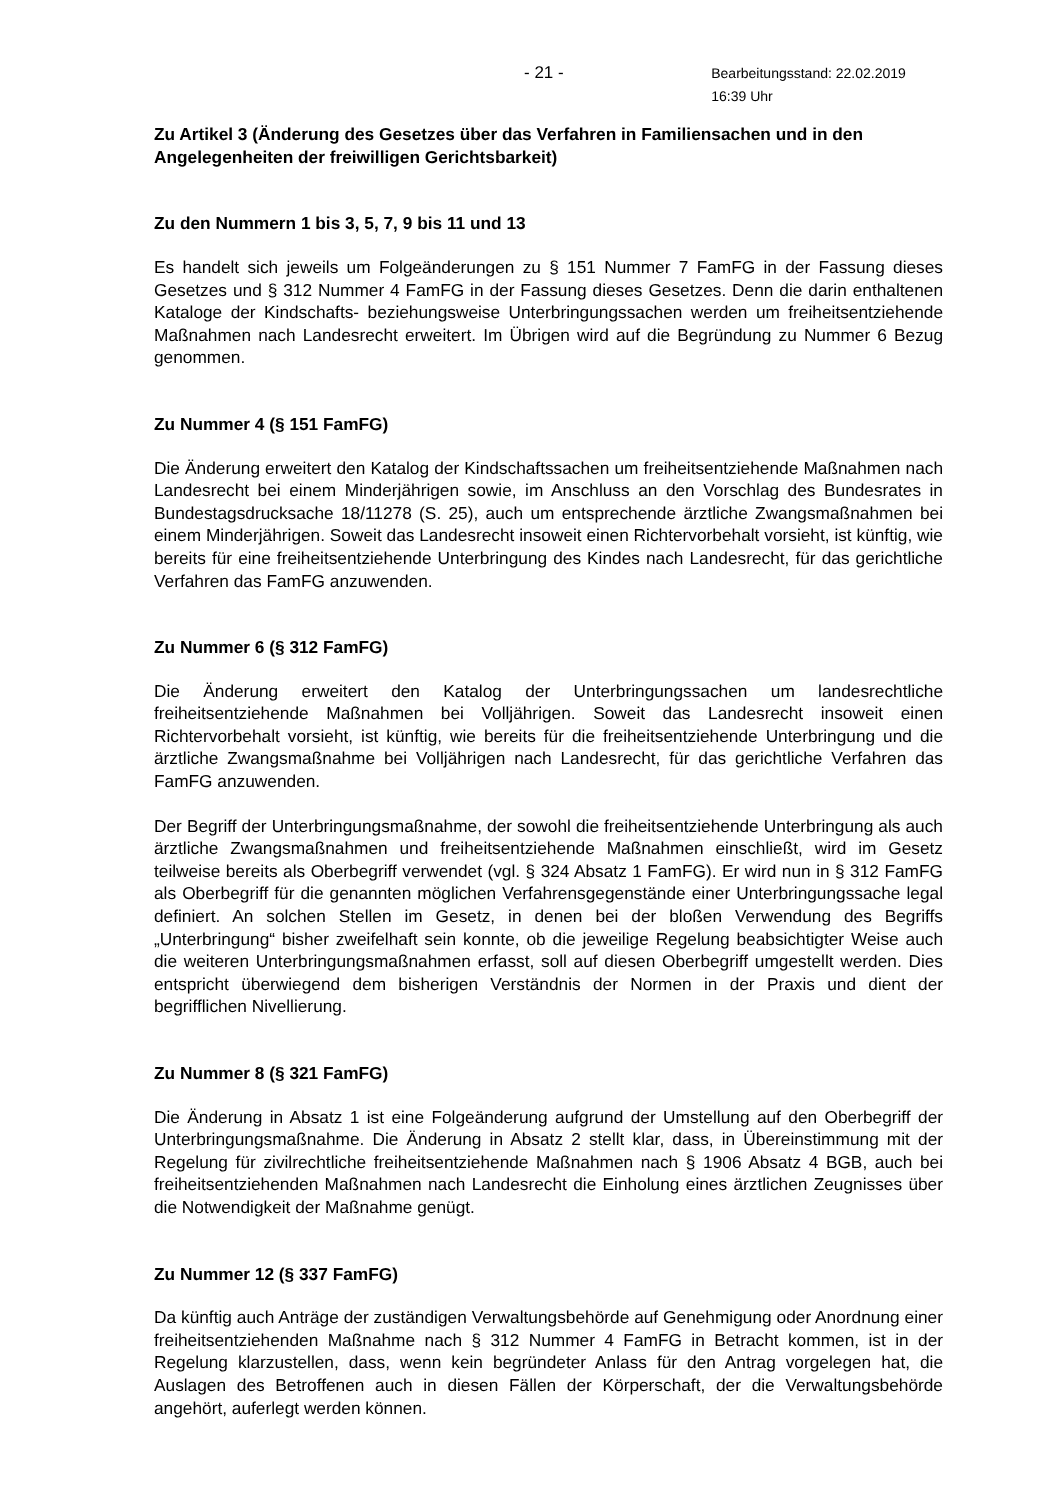- 21 - Bearbeitungsstand: 22.02.2019 16:39 Uhr
Zu Artikel 3 (Änderung des Gesetzes über das Verfahren in Familiensachen und in den Angelegenheiten der freiwilligen Gerichtsbarkeit)
Zu den Nummern 1 bis 3, 5, 7, 9 bis 11 und 13
Es handelt sich jeweils um Folgeänderungen zu § 151 Nummer 7 FamFG in der Fassung dieses Gesetzes und § 312 Nummer 4 FamFG in der Fassung dieses Gesetzes. Denn die darin enthaltenen Kataloge der Kindschafts- beziehungsweise Unterbringungssachen werden um freiheitsentziehende Maßnahmen nach Landesrecht erweitert. Im Übrigen wird auf die Begründung zu Nummer 6 Bezug genommen.
Zu Nummer 4 (§ 151 FamFG)
Die Änderung erweitert den Katalog der Kindschaftssachen um freiheitsentziehende Maßnahmen nach Landesrecht bei einem Minderjährigen sowie, im Anschluss an den Vorschlag des Bundesrates in Bundestagsdrucksache 18/11278 (S. 25), auch um entsprechende ärztliche Zwangsmaßnahmen bei einem Minderjährigen. Soweit das Landesrecht insoweit einen Richtervorbehalt vorsieht, ist künftig, wie bereits für eine freiheitsentziehende Unterbringung des Kindes nach Landesrecht, für das gerichtliche Verfahren das FamFG anzuwenden.
Zu Nummer 6 (§ 312 FamFG)
Die Änderung erweitert den Katalog der Unterbringungssachen um landesrechtliche freiheitsentziehende Maßnahmen bei Volljährigen. Soweit das Landesrecht insoweit einen Richtervorbehalt vorsieht, ist künftig, wie bereits für die freiheitsentziehende Unterbringung und die ärztliche Zwangsmaßnahme bei Volljährigen nach Landesrecht, für das gerichtliche Verfahren das FamFG anzuwenden.
Der Begriff der Unterbringungsmaßnahme, der sowohl die freiheitsentziehende Unterbringung als auch ärztliche Zwangsmaßnahmen und freiheitsentziehende Maßnahmen einschließt, wird im Gesetz teilweise bereits als Oberbegriff verwendet (vgl. § 324 Absatz 1 FamFG). Er wird nun in § 312 FamFG als Oberbegriff für die genannten möglichen Verfahrensgegenstände einer Unterbringungssache legal definiert. An solchen Stellen im Gesetz, in denen bei der bloßen Verwendung des Begriffs „Unterbringung“ bisher zweifelhaft sein konnte, ob die jeweilige Regelung beabsichtigter Weise auch die weiteren Unterbringungsmaßnahmen erfasst, soll auf diesen Oberbegriff umgestellt werden. Dies entspricht überwiegend dem bisherigen Verständnis der Normen in der Praxis und dient der begrifflichen Nivellierung.
Zu Nummer 8 (§ 321 FamFG)
Die Änderung in Absatz 1 ist eine Folgeänderung aufgrund der Umstellung auf den Oberbegriff der Unterbringungsmaßnahme. Die Änderung in Absatz 2 stellt klar, dass, in Übereinstimmung mit der Regelung für zivilrechtliche freiheitsentziehende Maßnahmen nach § 1906 Absatz 4 BGB, auch bei freiheitsentziehenden Maßnahmen nach Landesrecht die Einholung eines ärztlichen Zeugnisses über die Notwendigkeit der Maßnahme genügt.
Zu Nummer 12 (§ 337 FamFG)
Da künftig auch Anträge der zuständigen Verwaltungsbehörde auf Genehmigung oder Anordnung einer freiheitsentziehenden Maßnahme nach § 312 Nummer 4 FamFG in Betracht kommen, ist in der Regelung klarzustellen, dass, wenn kein begründeter Anlass für den Antrag vorgelegen hat, die Auslagen des Betroffenen auch in diesen Fällen der Körperschaft, der die Verwaltungsbehörde angehört, auferlegt werden können.